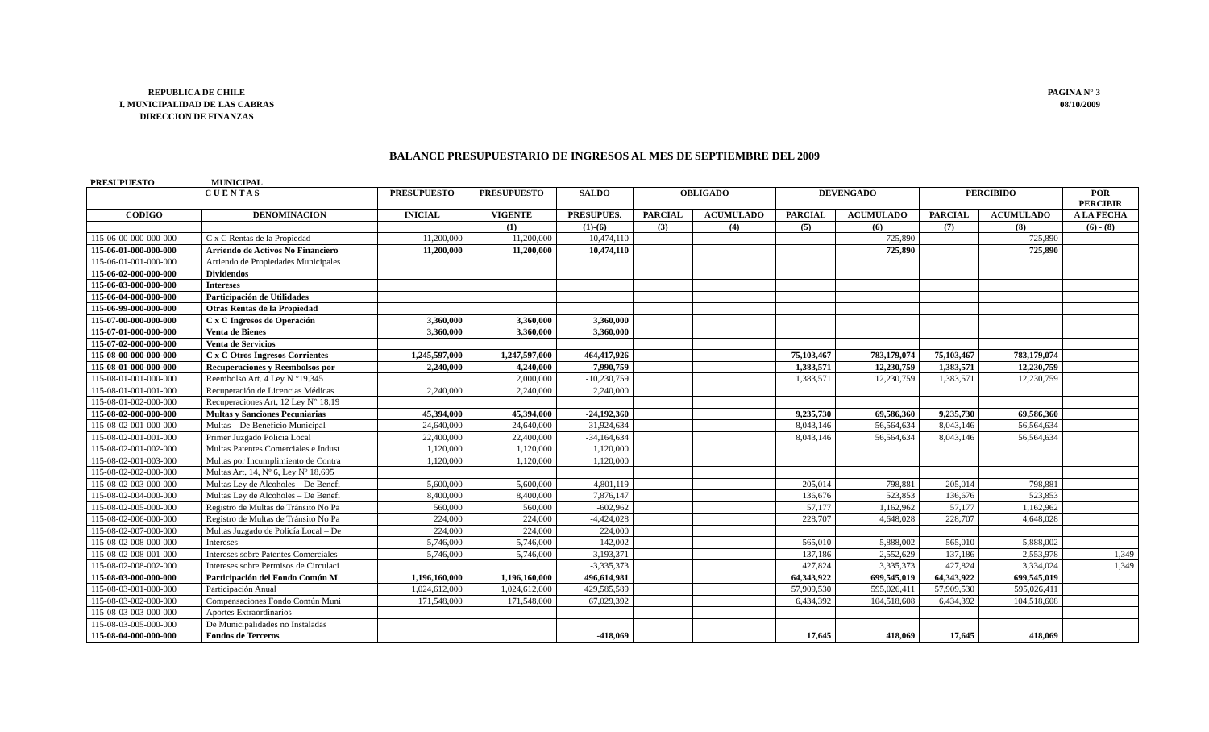REPUBLICA DE CHILE
I. MUNICIPALIDAD DE LAS CABRAS
DIRECCION DE FINANZAS
PAGINA N° 3
08/10/2009
BALANCE PRESUPUESTARIO DE INGRESOS AL MES DE SEPTIEMBRE DEL 2009
PRESUPUESTO MUNICIPAL
| C U E N T A S | | PRESUPUESTO | PRESUPUESTO | SALDO | OBLIGADO | | DEVENGADO | | PERCIBIDO | | POR PERCIBIR |
| --- | --- | --- | --- | --- | --- | --- | --- | --- | --- | --- | --- |
| CODIGO | DENOMINACION | INICIAL | VIGENTE | PRESUPUES. | PARCIAL | ACUMULADO | PARCIAL | ACUMULADO | PARCIAL | ACUMULADO | A LA FECHA |
| | | | (1) | (1)-(6) | (3) | (4) | (5) | (6) | (7) | (8) | (6) - (8) |
| 115-06-00-000-000-000 | C x C Rentas de la Propiedad | 11,200,000 | 11,200,000 | 10,474,110 | | | | 725,890 | | 725,890 | |
| 115-06-01-000-000-000 | Arriendo de Activos No Financiero | 11,200,000 | 11,200,000 | 10,474,110 | | | | 725,890 | | 725,890 | |
| 115-06-01-001-000-000 | Arriendo de Propiedades Municipales | | | | | | | | | | |
| 115-06-02-000-000-000 | Dividendos | | | | | | | | | | |
| 115-06-03-000-000-000 | Intereses | | | | | | | | | | |
| 115-06-04-000-000-000 | Participación de Utilidades | | | | | | | | | | |
| 115-06-99-000-000-000 | Otras Rentas de la Propiedad | | | | | | | | | | |
| 115-07-00-000-000-000 | C x C Ingresos de Operación | 3,360,000 | 3,360,000 | 3,360,000 | | | | | | | |
| 115-07-01-000-000-000 | Venta de Bienes | 3,360,000 | 3,360,000 | 3,360,000 | | | | | | | |
| 115-07-02-000-000-000 | Venta de Servicios | | | | | | | | | | |
| 115-08-00-000-000-000 | C x C Otros Ingresos Corrientes | 1,245,597,000 | 1,247,597,000 | 464,417,926 | | | 75,103,467 | 783,179,074 | 75,103,467 | 783,179,074 | |
| 115-08-01-000-000-000 | Recuperaciones y Reembolsos por | 2,240,000 | 4,240,000 | -7,990,759 | | | 1,383,571 | 12,230,759 | 1,383,571 | 12,230,759 | |
| 115-08-01-001-000-000 | Reembolso Art. 4 Ley N °19.345 | | 2,000,000 | -10,230,759 | | | 1,383,571 | 12,230,759 | 1,383,571 | 12,230,759 | |
| 115-08-01-001-001-000 | Recuperación de Licencias Médicas | 2,240,000 | 2,240,000 | 2,240,000 | | | | | | | |
| 115-08-01-002-000-000 | Recuperaciones Art. 12 Ley N° 18.19 | | | | | | | | | | |
| 115-08-02-000-000-000 | Multas y Sanciones Pecuniarias | 45,394,000 | 45,394,000 | -24,192,360 | | | 9,235,730 | 69,586,360 | 9,235,730 | 69,586,360 | |
| 115-08-02-001-000-000 | Multas – De Beneficio Municipal | 24,640,000 | 24,640,000 | -31,924,634 | | | 8,043,146 | 56,564,634 | 8,043,146 | 56,564,634 | |
| 115-08-02-001-001-000 | Primer Juzgado Policia Local | 22,400,000 | 22,400,000 | -34,164,634 | | | 8,043,146 | 56,564,634 | 8,043,146 | 56,564,634 | |
| 115-08-02-001-002-000 | Multas Patentes Comerciales e Indust | 1,120,000 | 1,120,000 | 1,120,000 | | | | | | | |
| 115-08-02-001-003-000 | Multas por Incumplimiento de Contra | 1,120,000 | 1,120,000 | 1,120,000 | | | | | | | |
| 115-08-02-002-000-000 | Multas Art. 14, Nº 6, Ley Nº 18.695 | | | | | | | | | | |
| 115-08-02-003-000-000 | Multas Ley de Alcoholes – De Benefi | 5,600,000 | 5,600,000 | 4,801,119 | | | 205,014 | 798,881 | 205,014 | 798,881 | |
| 115-08-02-004-000-000 | Multas Ley de Alcoholes – De Benefi | 8,400,000 | 8,400,000 | 7,876,147 | | | 136,676 | 523,853 | 136,676 | 523,853 | |
| 115-08-02-005-000-000 | Registro de Multas de Tránsito No Pa | 560,000 | 560,000 | -602,962 | | | 57,177 | 1,162,962 | 57,177 | 1,162,962 | |
| 115-08-02-006-000-000 | Registro de Multas de Tránsito No Pa | 224,000 | 224,000 | -4,424,028 | | | 228,707 | 4,648,028 | 228,707 | 4,648,028 | |
| 115-08-02-007-000-000 | Multas Juzgado de Policía Local – De | 224,000 | 224,000 | 224,000 | | | | | | | |
| 115-08-02-008-000-000 | Intereses | 5,746,000 | 5,746,000 | -142,002 | | | 565,010 | 5,888,002 | 565,010 | 5,888,002 | |
| 115-08-02-008-001-000 | Intereses sobre Patentes Comerciales | 5,746,000 | 5,746,000 | 3,193,371 | | | 137,186 | 2,552,629 | 137,186 | 2,553,978 | -1,349 |
| 115-08-02-008-002-000 | Intereses sobre Permisos de Circulaci | | | -3,335,373 | | | 427,824 | 3,335,373 | 427,824 | 3,334,024 | 1,349 |
| 115-08-03-000-000-000 | Participación del Fondo Común M | 1,196,160,000 | 1,196,160,000 | 496,614,981 | | | 64,343,922 | 699,545,019 | 64,343,922 | 699,545,019 | |
| 115-08-03-001-000-000 | Participación Anual | 1,024,612,000 | 1,024,612,000 | 429,585,589 | | | 57,909,530 | 595,026,411 | 57,909,530 | 595,026,411 | |
| 115-08-03-002-000-000 | Compensaciones Fondo Común Muni | 171,548,000 | 171,548,000 | 67,029,392 | | | 6,434,392 | 104,518,608 | 6,434,392 | 104,518,608 | |
| 115-08-03-003-000-000 | Aportes Extraordinarios | | | | | | | | | | |
| 115-08-03-005-000-000 | De Municipalidades no Instaladas | | | | | | | | | | |
| 115-08-04-000-000-000 | Fondos de Terceros | | | -418,069 | | | 17,645 | 418,069 | 17,645 | 418,069 | |